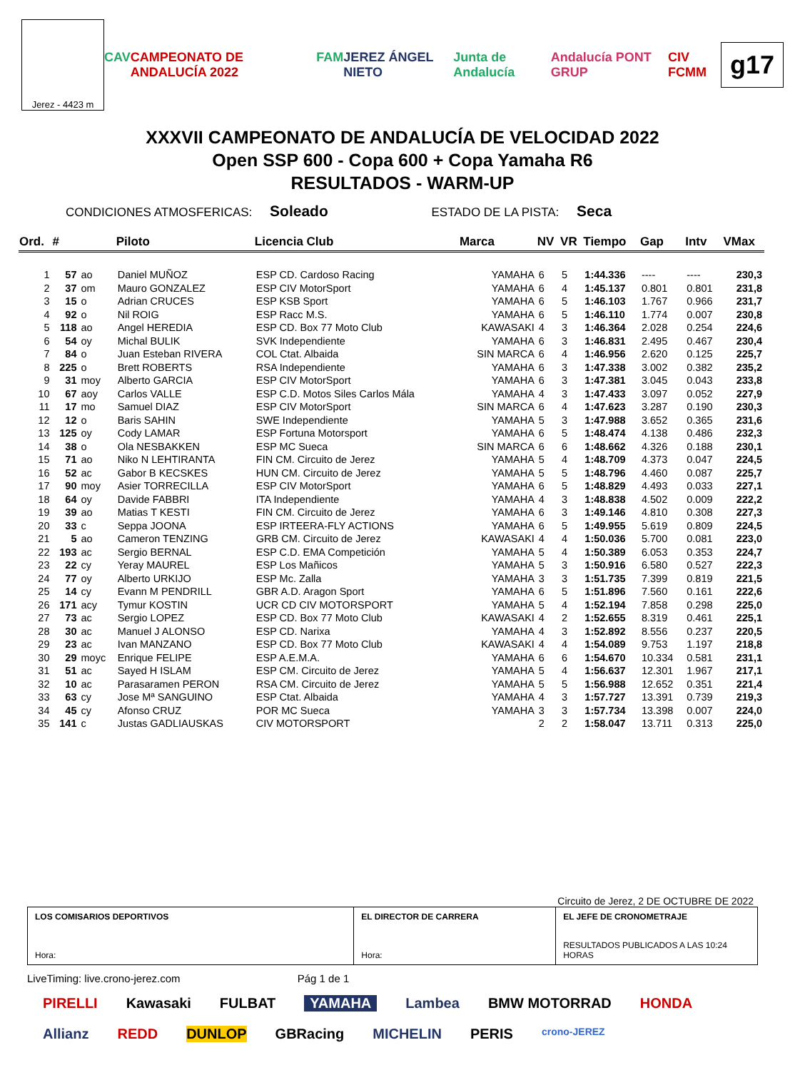Jerez - 4423 m
CAV CAMPEONATO DE ANDALUCÍA 2022 FAM JEREZ ÁNGEL NIETO Junta de Andalucía Andalucía PONT GRUP CIV FCMM
g17
XXXVII CAMPEONATO DE ANDALUCÍA DE VELOCIDAD 2022
Open SSP 600 - Copa 600 + Copa Yamaha R6
RESULTADOS - WARM-UP
CONDICIONES ATMOSFERICAS: Soleado ESTADO DE LA PISTA: Seca
| Ord. | # | | Piloto | Licencia Club | Marca | NV | VR | Tiempo | Gap | Intv | VMax |
| --- | --- | --- | --- | --- | --- | --- | --- | --- | --- | --- | --- |
| 1 | 57 | ao | Daniel MUÑOZ | ESP CD. Cardoso Racing | YAMAHA | 6 | 5 | 1:44.336 | ---- | ---- | 230,3 |
| 2 | 37 | om | Mauro GONZALEZ | ESP CIV MotorSport | YAMAHA | 6 | 4 | 1:45.137 | 0.801 | 0.801 | 231,8 |
| 3 | 15 | o | Adrian CRUCES | ESP KSB Sport | YAMAHA | 6 | 5 | 1:46.103 | 1.767 | 0.966 | 231,7 |
| 4 | 92 | o | Nil ROIG | ESP Racc M.S. | YAMAHA | 6 | 5 | 1:46.110 | 1.774 | 0.007 | 230,8 |
| 5 | 118 | ao | Angel HEREDIA | ESP CD. Box 77 Moto Club | KAWASAKI | 4 | 3 | 1:46.364 | 2.028 | 0.254 | 224,6 |
| 6 | 54 | oy | Michal BULIK | SVK Independiente | YAMAHA | 6 | 3 | 1:46.831 | 2.495 | 0.467 | 230,4 |
| 7 | 84 | o | Juan Esteban RIVERA | COL Ctat. Albaida | SIN MARCA | 6 | 4 | 1:46.956 | 2.620 | 0.125 | 225,7 |
| 8 | 225 | o | Brett ROBERTS | RSA Independiente | YAMAHA | 6 | 3 | 1:47.338 | 3.002 | 0.382 | 235,2 |
| 9 | 31 | moy | Alberto GARCIA | ESP CIV MotorSport | YAMAHA | 6 | 3 | 1:47.381 | 3.045 | 0.043 | 233,8 |
| 10 | 67 | aoy | Carlos VALLE | ESP C.D. Motos Siles Carlos Mála | YAMAHA | 4 | 3 | 1:47.433 | 3.097 | 0.052 | 227,9 |
| 11 | 17 | mo | Samuel DIAZ | ESP CIV MotorSport | SIN MARCA | 6 | 4 | 1:47.623 | 3.287 | 0.190 | 230,3 |
| 12 | 12 | o | Baris SAHIN | SWE Independiente | YAMAHA | 5 | 3 | 1:47.988 | 3.652 | 0.365 | 231,6 |
| 13 | 125 | oy | Cody LAMAR | ESP Fortuna Motorsport | YAMAHA | 6 | 5 | 1:48.474 | 4.138 | 0.486 | 232,3 |
| 14 | 38 | o | Ola NESBAKKEN | ESP MC Sueca | SIN MARCA | 6 | 6 | 1:48.662 | 4.326 | 0.188 | 230,1 |
| 15 | 71 | ao | Niko N LEHTIRANTA | FIN CM. Circuito de Jerez | YAMAHA | 5 | 4 | 1:48.709 | 4.373 | 0.047 | 224,5 |
| 16 | 52 | ac | Gabor B KECSKES | HUN CM. Circuito de Jerez | YAMAHA | 5 | 5 | 1:48.796 | 4.460 | 0.087 | 225,7 |
| 17 | 90 | moy | Asier TORRECILLA | ESP CIV MotorSport | YAMAHA | 6 | 5 | 1:48.829 | 4.493 | 0.033 | 227,1 |
| 18 | 64 | oy | Davide FABBRI | ITA Independiente | YAMAHA | 4 | 3 | 1:48.838 | 4.502 | 0.009 | 222,2 |
| 19 | 39 | ao | Matias T KESTI | FIN CM. Circuito de Jerez | YAMAHA | 6 | 3 | 1:49.146 | 4.810 | 0.308 | 227,3 |
| 20 | 33 | c | Seppa JOONA | ESP IRTEERA-FLY ACTIONS | YAMAHA | 6 | 5 | 1:49.955 | 5.619 | 0.809 | 224,5 |
| 21 | 5 | ao | Cameron TENZING | GRB CM. Circuito de Jerez | KAWASAKI | 4 | 4 | 1:50.036 | 5.700 | 0.081 | 223,0 |
| 22 | 193 | ac | Sergio BERNAL | ESP C.D. EMA Competición | YAMAHA | 5 | 4 | 1:50.389 | 6.053 | 0.353 | 224,7 |
| 23 | 22 | cy | Yeray MAUREL | ESP Los Mañicos | YAMAHA | 5 | 3 | 1:50.916 | 6.580 | 0.527 | 222,3 |
| 24 | 77 | oy | Alberto URKIJO | ESP Mc. Zalla | YAMAHA | 3 | 3 | 1:51.735 | 7.399 | 0.819 | 221,5 |
| 25 | 14 | cy | Evann M PENDRILL | GBR A.D. Aragon Sport | YAMAHA | 6 | 5 | 1:51.896 | 7.560 | 0.161 | 222,6 |
| 26 | 171 | acy | Tymur KOSTIN | UCR CD CIV MOTORSPORT | YAMAHA | 5 | 4 | 1:52.194 | 7.858 | 0.298 | 225,0 |
| 27 | 73 | ac | Sergio LOPEZ | ESP CD. Box 77 Moto Club | KAWASAKI | 4 | 2 | 1:52.655 | 8.319 | 0.461 | 225,1 |
| 28 | 30 | ac | Manuel J ALONSO | ESP CD. Narixa | YAMAHA | 4 | 3 | 1:52.892 | 8.556 | 0.237 | 220,5 |
| 29 | 23 | ac | Ivan MANZANO | ESP CD. Box 77 Moto Club | KAWASAKI | 4 | 4 | 1:54.089 | 9.753 | 1.197 | 218,8 |
| 30 | 29 | moyc | Enrique FELIPE | ESP A.E.M.A. | YAMAHA | 6 | 6 | 1:54.670 | 10.334 | 0.581 | 231,1 |
| 31 | 51 | ac | Sayed H ISLAM | ESP CM. Circuito de Jerez | YAMAHA | 5 | 4 | 1:56.637 | 12.301 | 1.967 | 217,1 |
| 32 | 10 | ac | Parasaramen PERON | RSA CM. Circuito de Jerez | YAMAHA | 5 | 5 | 1:56.988 | 12.652 | 0.351 | 221,4 |
| 33 | 63 | cy | Jose Mª SANGUINO | ESP Ctat. Albaida | YAMAHA | 4 | 3 | 1:57.727 | 13.391 | 0.739 | 219,3 |
| 34 | 45 | cy | Afonso CRUZ | POR MC Sueca | YAMAHA | 3 | 3 | 1:57.734 | 13.398 | 0.007 | 224,0 |
| 35 | 141 | c | Justas GADLIAUSKAS | CIV MOTORSPORT | | 2 | 2 | 1:58.047 | 13.711 | 0.313 | 225,0 |
Circuito de Jerez, 2 DE OCTUBRE DE 2022
LOS COMISARIOS DEPORTIVOS
Hora:
EL DIRECTOR DE CARRERA
Hora:
EL JEFE DE CRONOMETRAJE
RESULTADOS PUBLICADOS A LAS 10:24 HORAS
LiveTiming: live.crono-jerez.com Pág 1 de 1
PIRELLI Kawasaki FULBAT YAMAHA Lambea BMW MOTORRAD HONDA Allianz REDD DUNLOP GBRacing MICHELIN PERIS crono-JEREZ